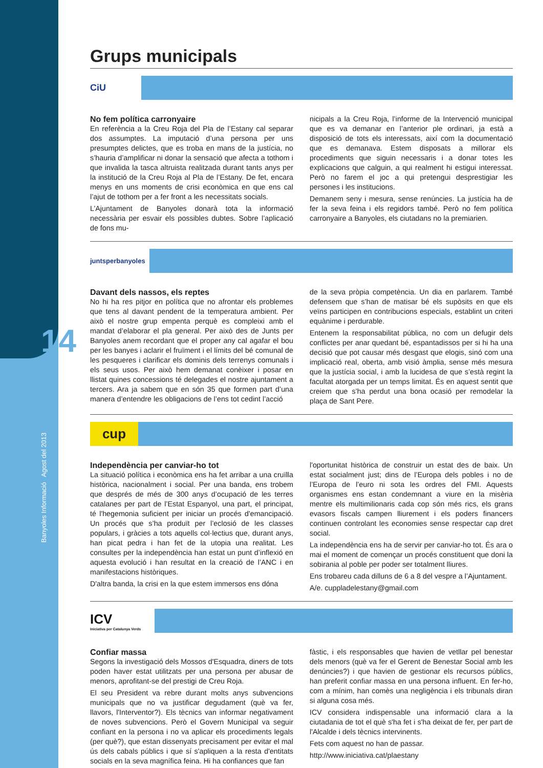14
Banyoles Informació Agost del 2013
Grups municipals
CiU
No fem política carronyaire
En referència a la Creu Roja del Pla de l’Estany cal separar dos assumptes. La imputació d’una persona per uns presumptes delictes, que es troba en mans de la justícia, no s’hauria d’amplificar ni donar la sensació que afecta a tothom i que invalida la tasca altruista realitzada durant tants anys per la institució de la Creu Roja al Pla de l’Estany. De fet, encara menys en uns moments de crisi econòmica en que ens cal l’ajut de tothom per a fer front a les necessitats socials.
L’Ajuntament de Banyoles donarà tota la informació necessària per esvair els possibles dubtes. Sobre l’aplicació de fons mu-
nicipals a la Creu Roja, l’informe de la Intervenció municipal que es va demanar en l’anterior ple ordinari, ja està a disposició de tots els interessats, així com la documentació que es demanava. Estem disposats a millorar els procediments que siguin necessaris i a donar totes les explicacions que calguin, a qui realment hi estigui interessat. Però no farem el joc a qui pretengui desprestigiar les persones i les institucions.
Demanem seny i mesura, sense renúncies. La justícia ha de fer la seva feina i els regidors també. Però no fem política carronyaire a Banyoles, els ciutadans no la premiarien.
juntsperbanyoles
Davant dels nassos, els reptes
No hi ha res pitjor en política que no afrontar els problemes que tens al davant pendent de la temperatura ambient. Per això el nostre grup empenta perquè es compleixi amb el mandat d’elaborar el pla general. Per això des de Junts per Banyoles anem recordant que el proper any cal agafar el bou per les banyes i aclarir el fruïment i el límits del bé comunal de les pesqueres i clarificar els dominis dels terrenys comunals i els seus usos. Per això hem demanat conèixer i posar en llistat quines concessions té delegades el nostre ajuntament a tercers. Ara ja sabem que en són 35 que formen part d’una manera d’entendre les obligacions de l’ens tot cedint l’acció
de la seva pròpia competència. Un dia en parlarem. També defensem que s’han de matisar bé els supòsits en que els veïns participen en contribucions especials, establint un criteri equànime i perdurable.
Entenem la responsabilitat pública, no com un defugir dels conflictes per anar quedant bé, espantadissos per si hi ha una decisió que pot causar més desgast que elogis, sinó com una implicació real, oberta, amb visió àmplia, sense més mesura que la justícia social, i amb la lucidesa de que s’està regint la facultat atorgada per un temps limitat. És en aquest sentit que creiem que s’ha perdut una bona ocasió per remodelar la plaça de Sant Pere.
cup
Independència per canviar-ho tot
La situació política i econòmica ens ha fet arribar a una cruïlla històrica, nacionalment i social. Per una banda, ens trobem que després de més de 300 anys d’ocupació de les terres catalanes per part de l’Estat Espanyol, una part, el principat, té l'hegemonia suficient per iniciar un procés d'emancipació. Un procés que s’ha produït per l’eclosió de les classes populars, i gràcies a tots aquells col·lectius que, durant anys, han picat pedra i han fet de la utopia una realitat. Les consultes per la independència han estat un punt d’inflexió en aquesta evolució i han resultat en la creació de l’ANC i en manifestacions històriques.
D'altra banda, la crisi en la que estem immersos ens dóna
l'oportunitat històrica de construir un estat des de baix. Un estat socialment just; dins de l’Europa dels pobles i no de l’Europa de l’euro ni sota les ordres del FMI. Aquests organismes ens estan condemnant a viure en la misèria mentre els multimilionaris cada cop són més rics, els grans evasors fiscals campen lliurement i els poders financers continuen controlant les economies sense respectar cap dret social.
La independència ens ha de servir per canviar-ho tot. És ara o mai el moment de començar un procés constituent que doni la sobirania al poble per poder ser totalment lliures.
Ens trobareu cada dilluns de 6 a 8 del vespre a l’Ajuntament.
A/e. cuppladelestany@gmail.com
ICV
Iniciativa per Catalunya Verds
Confiar massa
Segons la investigació dels Mossos d'Esquadra, diners de tots poden haver estat utilitzats per una persona per abusar de menors, aprofitant-se del prestigi de Creu Roja.
El seu President va rebre durant molts anys subvencions municipals que no va justificar degudament (què va fer, llavors, l'Interventor?). Els tècnics van informar negativament de noves subvencions. Però el Govern Municipal va seguir confiant en la persona i no va aplicar els procediments legals (per què?), que estan dissenyats precisament per evitar el mal ús dels cabals públics i que sí s'apliquen a la resta d'entitats socials en la seva magnífica feina. Hi ha confiances que fan
fàstic, i els responsables que havien de vetllar pel benestar dels menors (què va fer el Gerent de Benestar Social amb les denúncies?) i que havien de gestionar els recursos públics, han preferit confiar massa en una persona influent. En fer-ho, com a mínim, han comès una negligència i els tribunals diran si alguna cosa més.
ICV considera indispensable una informació clara a la ciutadania de tot el què s'ha fet i s'ha deixat de fer, per part de l'Alcalde i dels tècnics intervinents.
Fets com aquest no han de passar.
http://www.iniciativa.cat/plaestany